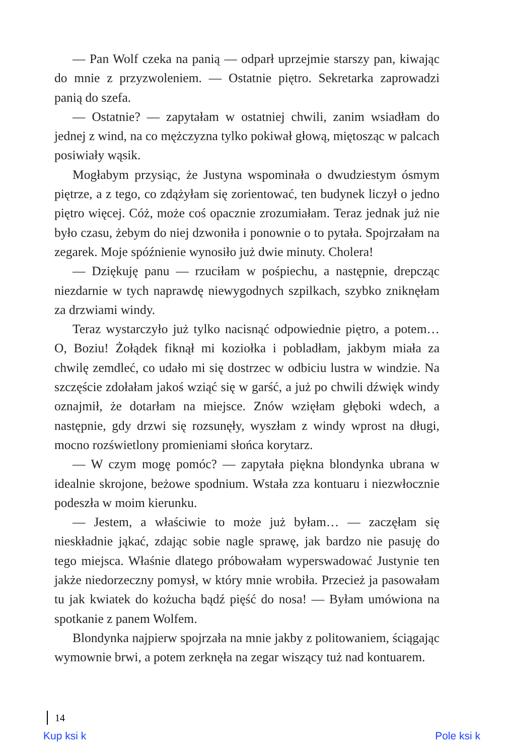— Pan Wolf czeka na panią — odparł uprzejmie starszy pan, kiwając do mnie z przyzwoleniem. — Ostatnie piętro. Sekretarka zaprowadzi panią do szefa.
— Ostatnie? — zapytałam w ostatniej chwili, zanim wsiadłam do jednej z wind, na co mężczyzna tylko pokiwał głową, miętosząc w palcach posiwiały wąsik.
Mogłabym przysiąc, że Justyna wspominała o dwudziestym ósmym piętrze, a z tego, co zdążyłam się zorientować, ten budynek liczył o jedno piętro więcej. Cóż, może coś opacznie zrozumiałam. Teraz jednak już nie było czasu, żebym do niej dzwoniła i ponownie o to pytała. Spojrzałam na zegarek. Moje spóźnienie wynosiło już dwie minuty. Cholera!
— Dziękuję panu — rzuciłam w pośpiechu, a następnie, drepcząc niezdarnie w tych naprawdę niewygodnych szpilkach, szybko zniknęłam za drzwiami windy.
Teraz wystarczyło już tylko nacisnąć odpowiednie piętro, a potem… O, Boziu! Żołądek fiknął mi koziołka i pobladłam, jakbym miała za chwilę zemdleć, co udało mi się dostrzec w odbiciu lustra w windzie. Na szczęście zdołałam jakoś wziąć się w garść, a już po chwili dźwięk windy oznajmił, że dotarłam na miejsce. Znów wzięłam głęboki wdech, a następnie, gdy drzwi się rozsunęły, wyszłam z windy wprost na długi, mocno rozświetlony promieniami słońca korytarz.
— W czym mogę pomóc? — zapytała piękna blondynka ubrana w idealnie skrojone, beżowe spodnium. Wstała zza kontuaru i niezwłocznie podeszła w moim kierunku.
— Jestem, a właściwie to może już byłam… — zaczęłam się nieskładnie jąkać, zdając sobie nagle sprawę, jak bardzo nie pasuję do tego miejsca. Właśnie dlatego próbowałam wyperswadować Justynie ten jakże niedorzeczny pomysł, w który mnie wrobiła. Przecież ja pasowałam tu jak kwiatek do kożucha bądź pięść do nosa! — Byłam umówiona na spotkanie z panem Wolfem.
Blondynka najpierw spojrzała na mnie jakby z politowaniem, ściągając wymownie brwi, a potem zerknęła na zegar wiszący tuż nad kontuarem.
14
Kup ksi k Pole ksi k